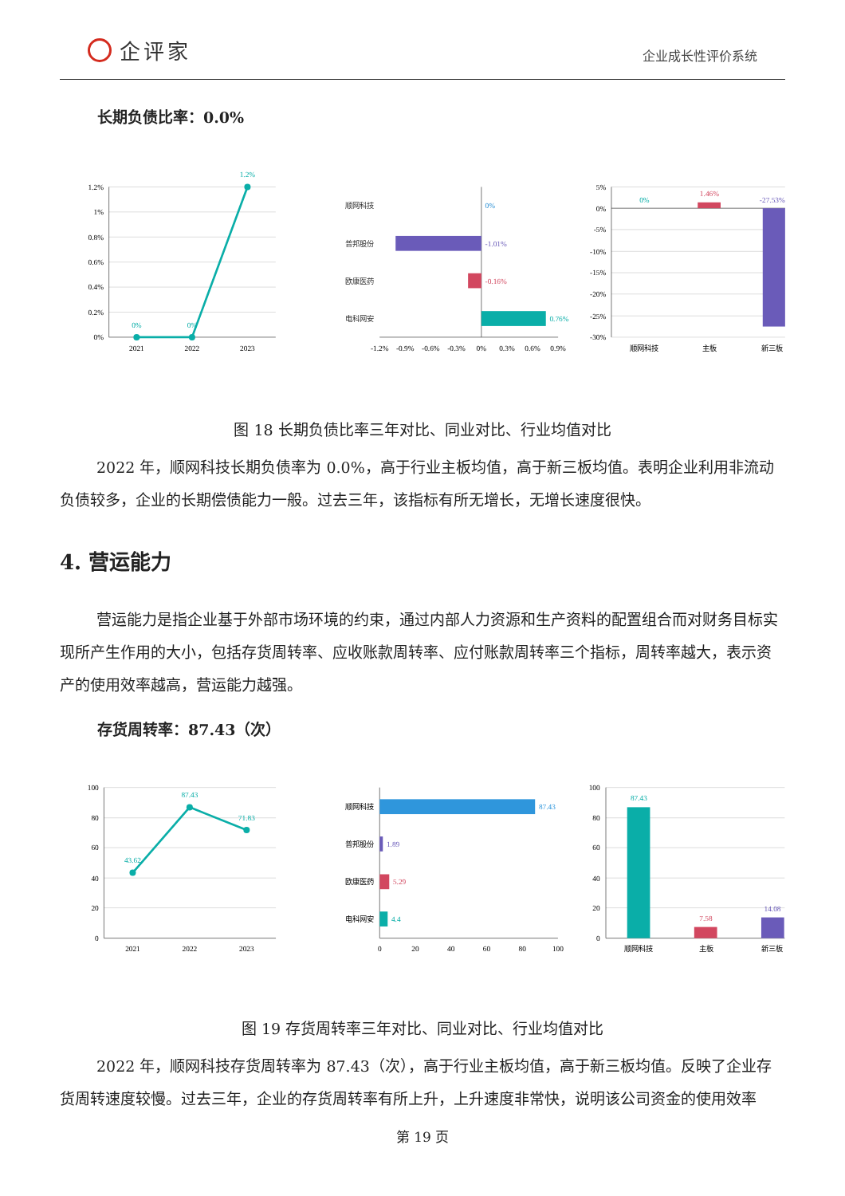企评家
企业成长性评价系统
长期负债比率：0.0%
1.2%
1%
0.8%
0.6%
0.4%
0.2%
0%
2021
2022
2023
0%
0%
1.2%
顺网科技
普邦股份
欧康医药
电科网安
0%
-1.01%
-0.16%
0.76%
-1.2%
-0.9%
-0.6%
-0.3%
0%
0.3%
0.6%
0.9%
5%
0%
-5%
-10%
-15%
-20%
-25%
-30%
0%
1.46%
-27.53%
顺网科技
主板
新三板
图 18 长期负债比率三年对比、同业对比、行业均值对比
2022 年，顺网科技长期负债率为 0.0%，高于行业主板均值，高于新三板均值。表明企业利用非流动负债较多，企业的长期偿债能力一般。过去三年，该指标有所无增长，无增长速度很快。
4. 营运能力
营运能力是指企业基于外部市场环境的约束，通过内部人力资源和生产资料的配置组合而对财务目标实现所产生作用的大小，包括存货周转率、应收账款周转率、应付账款周转率三个指标，周转率越大，表示资产的使用效率越高，营运能力越强。
存货周转率：87.43（次）
100
80
60
40
20
0
2021
2022
2023
43.62
87.43
71.83
顺网科技
普邦股份
欧康医药
电科网安
87.43
1.89
5.29
4.4
0
20
40
60
80
100
100
80
60
40
20
0
87.43
7.58
14.08
顺网科技
主板
新三板
图 19 存货周转率三年对比、同业对比、行业均值对比
2022 年，顺网科技存货周转率为 87.43（次），高于行业主板均值，高于新三板均值。反映了企业存货周转速度较慢。过去三年，企业的存货周转率有所上升，上升速度非常快，说明该公司资金的使用效率
第 19 页